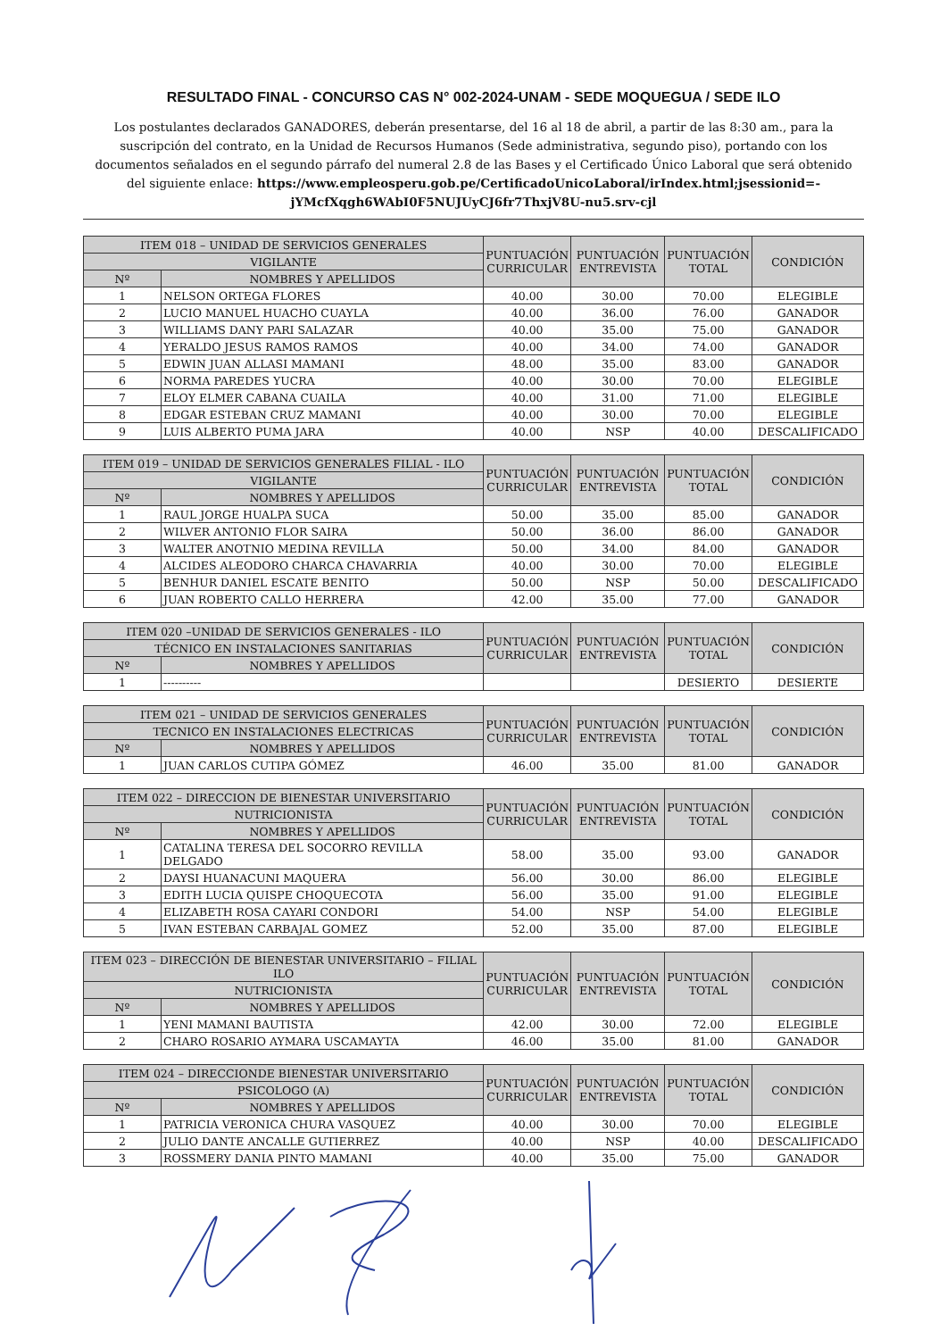RESULTADO FINAL - CONCURSO CAS N° 002-2024-UNAM - SEDE MOQUEGUA / SEDE ILO
Los postulantes declarados GANADORES, deberán presentarse, del 16 al 18 de abril, a partir de las 8:30 am., para la suscripción del contrato, en la Unidad de Recursos Humanos (Sede administrativa, segundo piso), portando con los documentos señalados en el segundo párrafo del numeral 2.8 de las Bases y el Certificado Único Laboral que será obtenido del siguiente enlace: https://www.empleosperu.gob.pe/CertificadoUnicoLaboral/irIndex.html;jsessionid=-jYMcfXqgh6WAbI0F5NUJUyCJ6fr7ThxjV8U-nu5.srv-cjl
| ITEM 018 – UNIDAD DE SERVICIOS GENERALES | | PUNTUACIÓN CURRICULAR | PUNTUACIÓN ENTREVISTA | PUNTUACIÓN TOTAL | CONDICIÓN |
| --- | --- | --- | --- | --- | --- |
| VIGILANTE | | | | | |
| Nº | NOMBRES Y APELLIDOS | | | | |
| 1 | NELSON ORTEGA FLORES | 40.00 | 30.00 | 70.00 | ELEGIBLE |
| 2 | LUCIO MANUEL HUACHO CUAYLA | 40.00 | 36.00 | 76.00 | GANADOR |
| 3 | WILLIAMS DANY PARI SALAZAR | 40.00 | 35.00 | 75.00 | GANADOR |
| 4 | YERALDO JESUS RAMOS RAMOS | 40.00 | 34.00 | 74.00 | GANADOR |
| 5 | EDWIN JUAN ALLASI MAMANI | 48.00 | 35.00 | 83.00 | GANADOR |
| 6 | NORMA PAREDES YUCRA | 40.00 | 30.00 | 70.00 | ELEGIBLE |
| 7 | ELOY ELMER CABANA CUAILA | 40.00 | 31.00 | 71.00 | ELEGIBLE |
| 8 | EDGAR ESTEBAN CRUZ MAMANI | 40.00 | 30.00 | 70.00 | ELEGIBLE |
| 9 | LUIS ALBERTO PUMA JARA | 40.00 | NSP | 40.00 | DESCALIFICADO |
| ITEM 019 – UNIDAD DE SERVICIOS GENERALES FILIAL - ILO | | PUNTUACIÓN CURRICULAR | PUNTUACIÓN ENTREVISTA | PUNTUACIÓN TOTAL | CONDICIÓN |
| --- | --- | --- | --- | --- | --- |
| VIGILANTE | | | | | |
| Nº | NOMBRES Y APELLIDOS | | | | |
| 1 | RAUL JORGE HUALPA SUCA | 50.00 | 35.00 | 85.00 | GANADOR |
| 2 | WILVER ANTONIO FLOR SAIRA | 50.00 | 36.00 | 86.00 | GANADOR |
| 3 | WALTER ANOTNIO MEDINA REVILLA | 50.00 | 34.00 | 84.00 | GANADOR |
| 4 | ALCIDES ALEODORO CHARCA CHAVARRIA | 40.00 | 30.00 | 70.00 | ELEGIBLE |
| 5 | BENHUR DANIEL ESCATE BENITO | 50.00 | NSP | 50.00 | DESCALIFICADO |
| 6 | JUAN ROBERTO CALLO HERRERA | 42.00 | 35.00 | 77.00 | GANADOR |
| ITEM 020 –UNIDAD DE SERVICIOS GENERALES - ILO | | PUNTUACIÓN CURRICULAR | PUNTUACIÓN ENTREVISTA | PUNTUACIÓN TOTAL | CONDICIÓN |
| --- | --- | --- | --- | --- | --- |
| TÉCNICO EN INSTALACIONES SANITARIAS | | | | | |
| Nº | NOMBRES Y APELLIDOS | | | | |
| 1 | ---------- | | | DESIERTO | DESIERTE |
| ITEM 021 – UNIDAD DE SERVICIOS GENERALES | | PUNTUACIÓN CURRICULAR | PUNTUACIÓN ENTREVISTA | PUNTUACIÓN TOTAL | CONDICIÓN |
| --- | --- | --- | --- | --- | --- |
| TECNICO EN INSTALACIONES ELECTRICAS | | | | | |
| Nº | NOMBRES Y APELLIDOS | | | | |
| 1 | JUAN CARLOS CUTIPA GÓMEZ | 46.00 | 35.00 | 81.00 | GANADOR |
| ITEM 022 – DIRECCION DE BIENESTAR UNIVERSITARIO | | PUNTUACIÓN CURRICULAR | PUNTUACIÓN ENTREVISTA | PUNTUACIÓN TOTAL | CONDICIÓN |
| --- | --- | --- | --- | --- | --- |
| NUTRICIONISTA | | | | | |
| Nº | NOMBRES Y APELLIDOS | | | | |
| 1 | CATALINA TERESA DEL SOCORRO REVILLA DELGADO | 58.00 | 35.00 | 93.00 | GANADOR |
| 2 | DAYSI HUANACUNI MAQUERA | 56.00 | 30.00 | 86.00 | ELEGIBLE |
| 3 | EDITH LUCIA QUISPE CHOQUECOTA | 56.00 | 35.00 | 91.00 | ELEGIBLE |
| 4 | ELIZABETH ROSA CAYARI CONDORI | 54.00 | NSP | 54.00 | ELEGIBLE |
| 5 | IVAN ESTEBAN CARBAJAL GOMEZ | 52.00 | 35.00 | 87.00 | ELEGIBLE |
| ITEM 023 – DIRECCIÓN DE BIENESTAR UNIVERSITARIO – FILIAL ILO | | PUNTUACIÓN CURRICULAR | PUNTUACIÓN ENTREVISTA | PUNTUACIÓN TOTAL | CONDICIÓN |
| --- | --- | --- | --- | --- | --- |
| NUTRICIONISTA | | | | | |
| Nº | NOMBRES Y APELLIDOS | | | | |
| 1 | YENI MAMANI BAUTISTA | 42.00 | 30.00 | 72.00 | ELEGIBLE |
| 2 | CHARO ROSARIO AYMARA USCAMAYTA | 46.00 | 35.00 | 81.00 | GANADOR |
| ITEM 024 – DIRECCIONDE BIENESTAR UNIVERSITARIO | | PUNTUACIÓN CURRICULAR | PUNTUACIÓN ENTREVISTA | PUNTUACIÓN TOTAL | CONDICIÓN |
| --- | --- | --- | --- | --- | --- |
| PSICOLOGO (A) | | | | | |
| Nº | NOMBRES Y APELLIDOS | | | | |
| 1 | PATRICIA VERONICA CHURA VASQUEZ | 40.00 | 30.00 | 70.00 | ELEGIBLE |
| 2 | JULIO DANTE ANCALLE GUTIERREZ | 40.00 | NSP | 40.00 | DESCALIFICADO |
| 3 | ROSSMERY DANIA PINTO MAMANI | 40.00 | 35.00 | 75.00 | GANADOR |